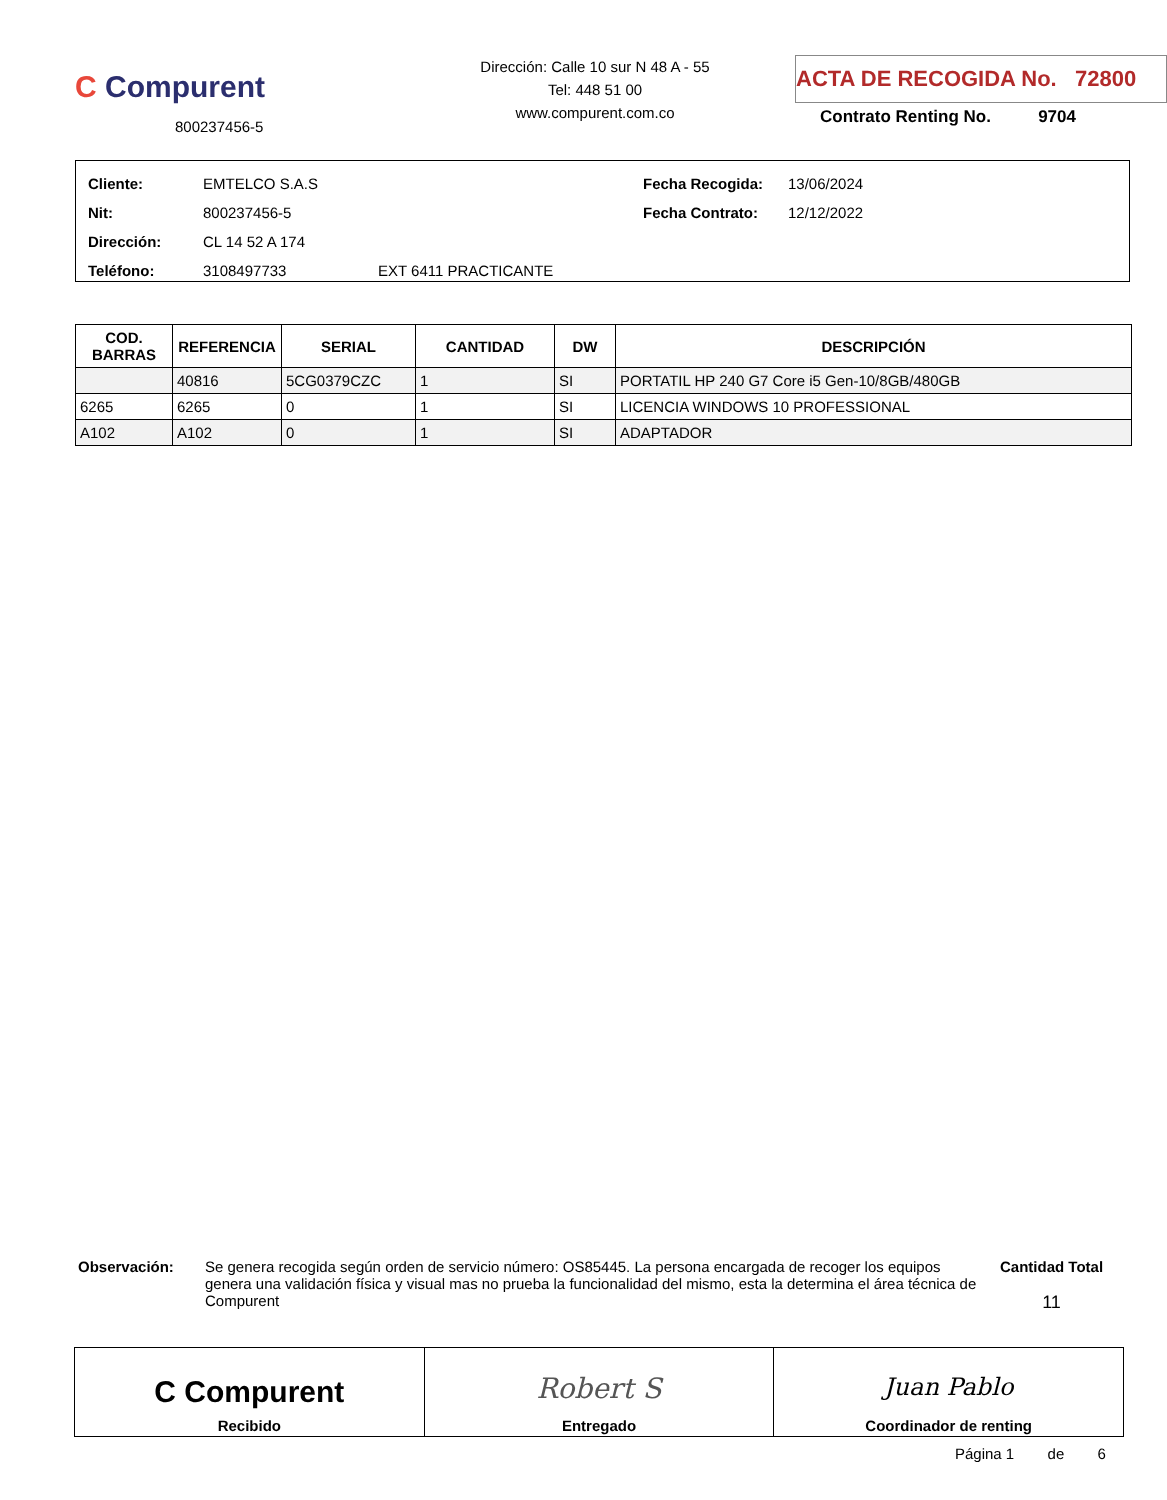C Compurent
800237456-5
Dirección: Calle 10 sur N 48 A - 55
Tel: 448 51 00
www.compurent.com.co
ACTA DE RECOGIDA No. 72800
Contrato Renting No. 9704
Cliente:
Nit:
Dirección:
Teléfono:
EMTELCO S.A.S
800237456-5
CL 14 52 A 174
3108497733
EXT 6411 PRACTICANTE Fecha Recogida:
Fecha Contrato:
13/06/2024
12/12/2022
| COD. BARRAS | REFERENCIA | SERIAL | CANTIDAD | DW | DESCRIPCIÓN |
| --- | --- | --- | --- | --- | --- |
| | 40816 | 5CG0379CZC | 1 | SI | PORTATIL HP 240 G7 Core i5 Gen-10/8GB/480GB |
| 6265 | 6265 | 0 | 1 | SI | LICENCIA WINDOWS 10 PROFESSIONAL |
| A102 | A102 | 0 | 1 | SI | ADAPTADOR |
Observación: Se genera recogida según orden de servicio número: OS85445. La persona encargada de recoger los equipos genera una validación física y visual mas no prueba la funcionalidad del mismo, esta la determina el área técnica de Compurent
Cantidad Total
11
C Compurent
Recibido
Robert S
Entregado
Juan Pablo
Coordinador de renting
Página 1 de 6